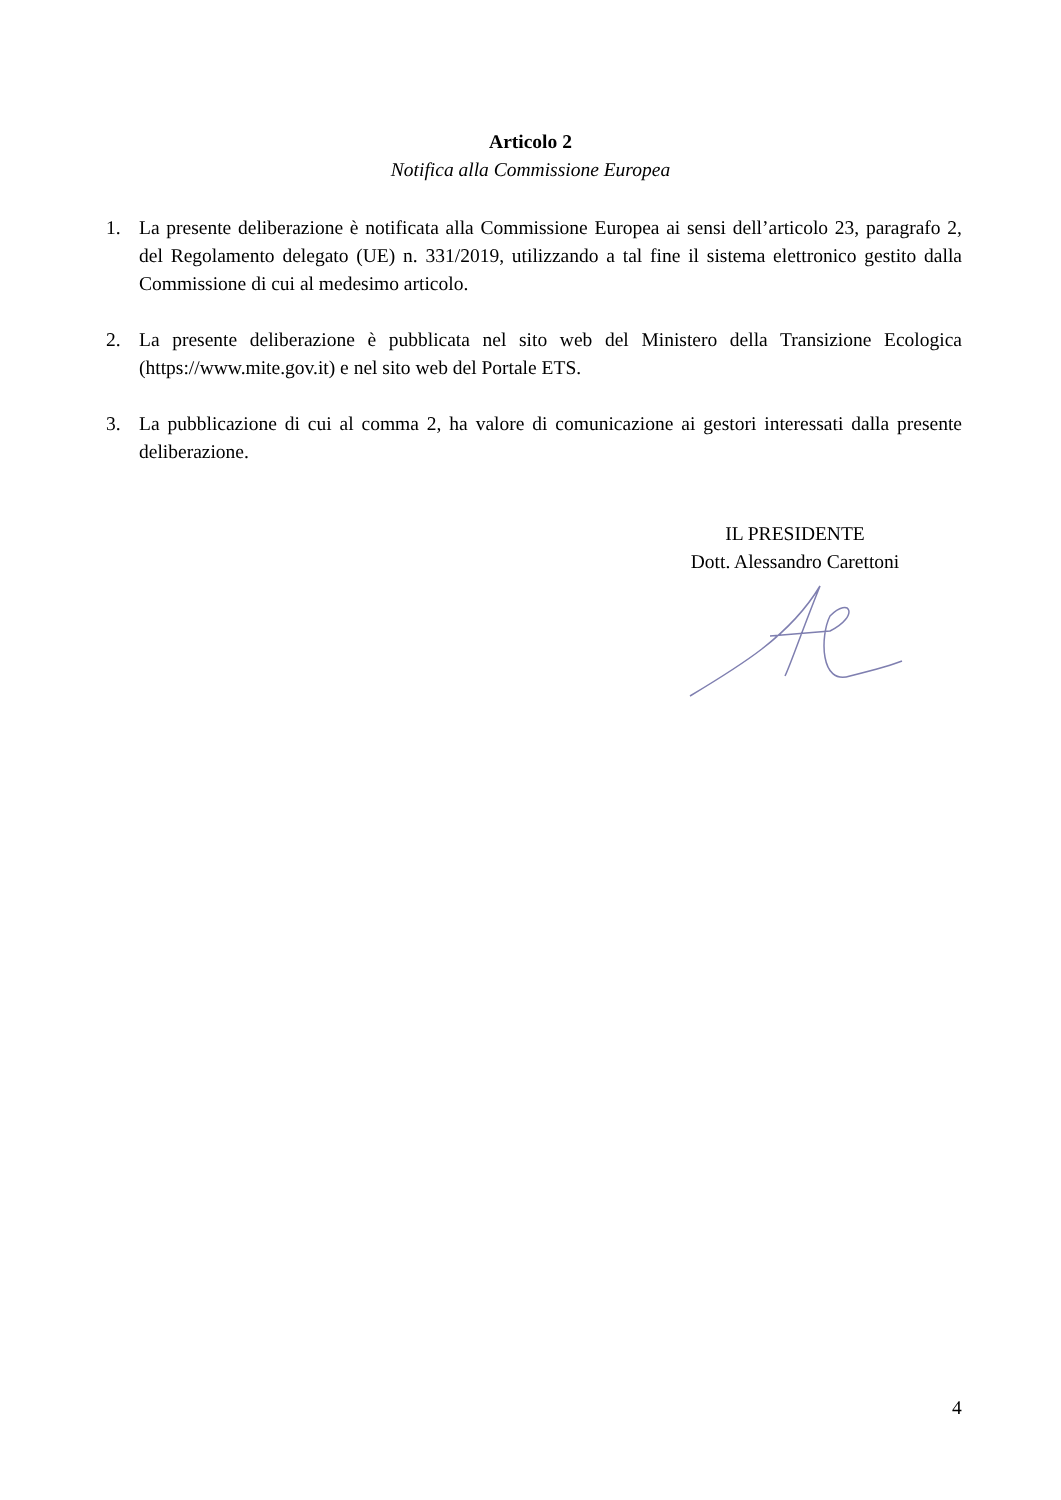Articolo 2
Notifica alla Commissione Europea
1. La presente deliberazione è notificata alla Commissione Europea ai sensi dell’articolo 23, paragrafo 2, del Regolamento delegato (UE) n. 331/2019, utilizzando a tal fine il sistema elettronico gestito dalla Commissione di cui al medesimo articolo.
2. La presente deliberazione è pubblicata nel sito web del Ministero della Transizione Ecologica (https://www.mite.gov.it) e nel sito web del Portale ETS.
3. La pubblicazione di cui al comma 2, ha valore di comunicazione ai gestori interessati dalla presente deliberazione.
IL PRESIDENTE
Dott. Alessandro Carettoni
4